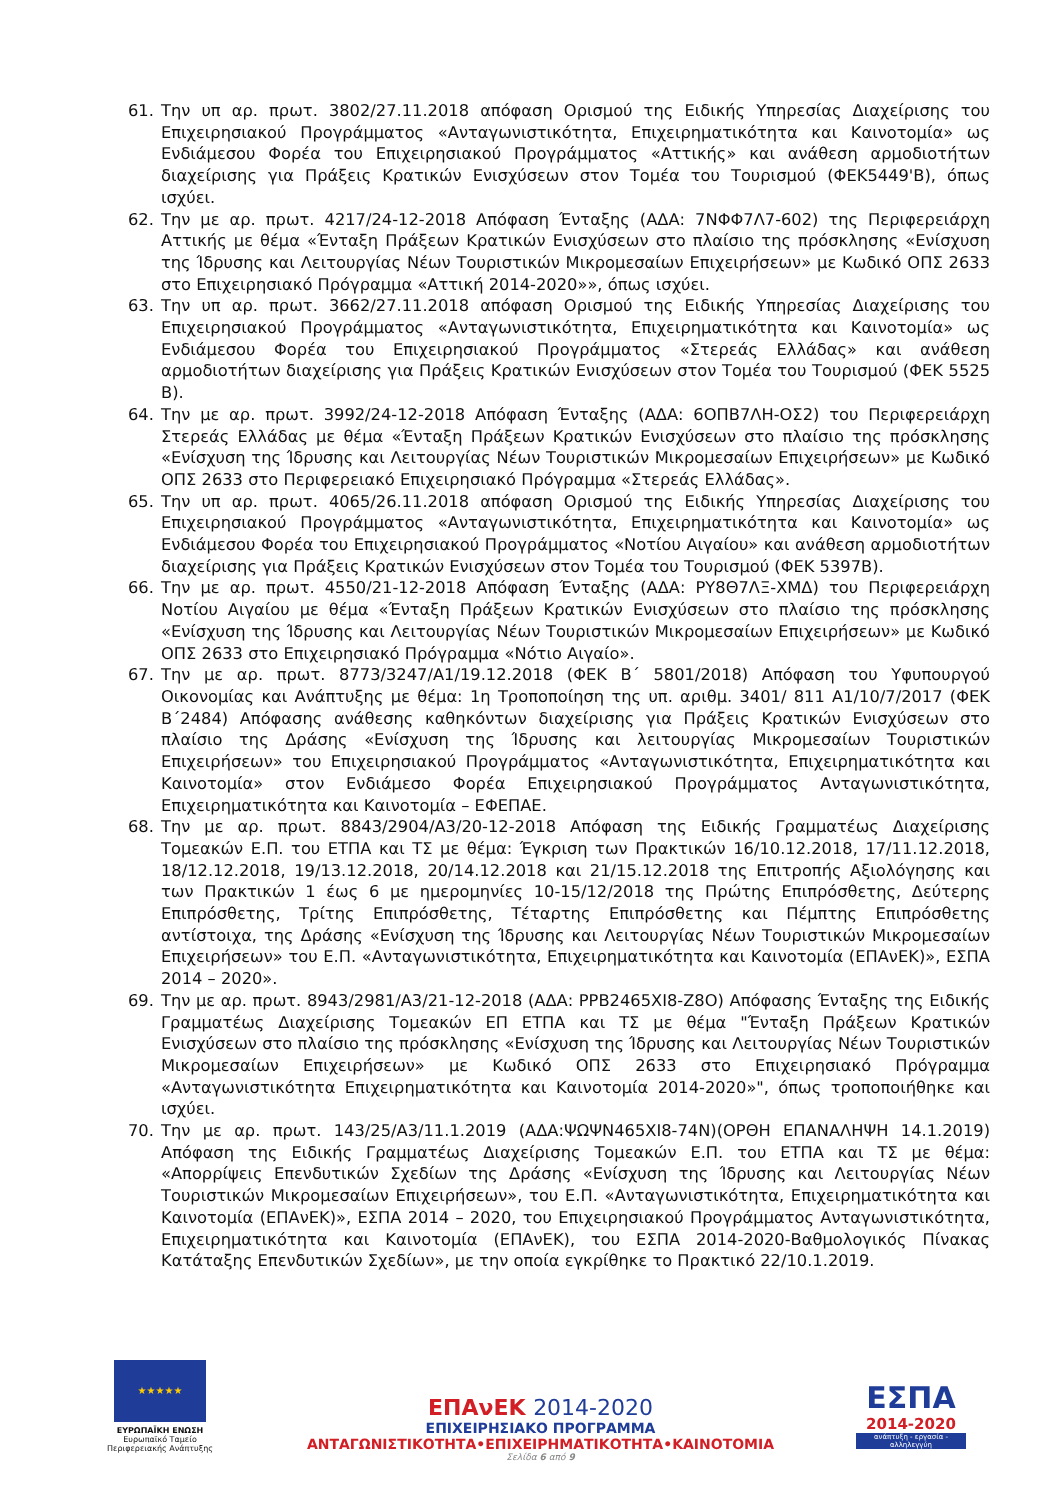61. Την υπ αρ. πρωτ. 3802/27.11.2018 απόφαση Ορισμού της Ειδικής Υπηρεσίας Διαχείρισης του Επιχειρησιακού Προγράμματος «Ανταγωνιστικότητα, Επιχειρηματικότητα και Καινοτομία» ως Ενδιάμεσου Φορέα του Επιχειρησιακού Προγράμματος «Αττικής» και ανάθεση αρμοδιοτήτων διαχείρισης για Πράξεις Κρατικών Ενισχύσεων στον Τομέα του Τουρισμού (ΦΕΚ5449'Β), όπως ισχύει.
62. Την με αρ. πρωτ. 4217/24-12-2018 Απόφαση Ένταξης (ΑΔΑ: 7ΝΦΦ7Λ7-602) της Περιφερειάρχη Αττικής με θέμα «Ένταξη Πράξεων Κρατικών Ενισχύσεων στο πλαίσιο της πρόσκλησης «Ενίσχυση της Ίδρυσης και Λειτουργίας Νέων Τουριστικών Μικρομεσαίων Επιχειρήσεων» με Κωδικό ΟΠΣ 2633 στο Επιχειρησιακό Πρόγραμμα «Αττική 2014-2020»», όπως ισχύει.
63. Την υπ αρ. πρωτ. 3662/27.11.2018 απόφαση Ορισμού της Ειδικής Υπηρεσίας Διαχείρισης του Επιχειρησιακού Προγράμματος «Ανταγωνιστικότητα, Επιχειρηματικότητα και Καινοτομία» ως Ενδιάμεσου Φορέα του Επιχειρησιακού Προγράμματος «Στερεάς Ελλάδας» και ανάθεση αρμοδιοτήτων διαχείρισης για Πράξεις Κρατικών Ενισχύσεων στον Τομέα του Τουρισμού (ΦΕΚ 5525 Β).
64. Την με αρ. πρωτ. 3992/24-12-2018 Απόφαση Ένταξης (ΑΔΑ: 6ΟΠΒ7ΛΗ-ΟΣ2) του Περιφερειάρχη Στερεάς Ελλάδας με θέμα «Ένταξη Πράξεων Κρατικών Ενισχύσεων στο πλαίσιο της πρόσκλησης «Ενίσχυση της Ίδρυσης και Λειτουργίας Νέων Τουριστικών Μικρομεσαίων Επιχειρήσεων» με Κωδικό ΟΠΣ 2633 στο Περιφερειακό Επιχειρησιακό Πρόγραμμα «Στερεάς Ελλάδας».
65. Την υπ αρ. πρωτ. 4065/26.11.2018 απόφαση Ορισμού της Ειδικής Υπηρεσίας Διαχείρισης του Επιχειρησιακού Προγράμματος «Ανταγωνιστικότητα, Επιχειρηματικότητα και Καινοτομία» ως Ενδιάμεσου Φορέα του Επιχειρησιακού Προγράμματος «Νοτίου Αιγαίου» και ανάθεση αρμοδιοτήτων διαχείρισης για Πράξεις Κρατικών Ενισχύσεων στον Τομέα του Τουρισμού (ΦΕΚ 5397Β).
66. Την με αρ. πρωτ. 4550/21-12-2018 Απόφαση Ένταξης (ΑΔΑ: ΡΥ8Θ7ΛΞ-ΧΜΔ) του Περιφερειάρχη Νοτίου Αιγαίου με θέμα «Ένταξη Πράξεων Κρατικών Ενισχύσεων στο πλαίσιο της πρόσκλησης «Ενίσχυση της Ίδρυσης και Λειτουργίας Νέων Τουριστικών Μικρομεσαίων Επιχειρήσεων» με Κωδικό ΟΠΣ 2633 στο Επιχειρησιακό Πρόγραμμα «Νότιο Αιγαίο».
67. Την με αρ. πρωτ. 8773/3247/Α1/19.12.2018 (ΦΕΚ Β΄ 5801/2018) Απόφαση του Υφυπουργού Οικονομίας και Ανάπτυξης με θέμα: 1η Τροποποίηση της υπ. αριθμ. 3401/ 811 Α1/10/7/2017 (ΦΕΚ Β΄2484) Απόφασης ανάθεσης καθηκόντων διαχείρισης για Πράξεις Κρατικών Ενισχύσεων στο πλαίσιο της Δράσης «Ενίσχυση της Ίδρυσης και λειτουργίας Μικρομεσαίων Τουριστικών Επιχειρήσεων» του Επιχειρησιακού Προγράμματος «Ανταγωνιστικότητα, Επιχειρηματικότητα και Καινοτομία» στον Ενδιάμεσο Φορέα Επιχειρησιακού Προγράμματος Ανταγωνιστικότητα, Επιχειρηματικότητα και Καινοτομία – ΕΦΕΠΑΕ.
68. Την με αρ. πρωτ. 8843/2904/Α3/20-12-2018 Απόφαση της Ειδικής Γραμματέως Διαχείρισης Τομεακών Ε.Π. του ΕΤΠΑ και ΤΣ με θέμα: Έγκριση των Πρακτικών 16/10.12.2018, 17/11.12.2018, 18/12.12.2018, 19/13.12.2018, 20/14.12.2018 και 21/15.12.2018 της Επιτροπής Αξιολόγησης και των Πρακτικών 1 έως 6 με ημερομηνίες 10-15/12/2018 της Πρώτης Επιπρόσθετης, Δεύτερης Επιπρόσθετης, Τρίτης Επιπρόσθετης, Τέταρτης Επιπρόσθετης και Πέμπτης Επιπρόσθετης αντίστοιχα, της Δράσης «Ενίσχυση της Ίδρυσης και Λειτουργίας Νέων Τουριστικών Μικρομεσαίων Επιχειρήσεων» του Ε.Π. «Ανταγωνιστικότητα, Επιχειρηματικότητα και Καινοτομία (ΕΠΑνΕΚ)», ΕΣΠΑ 2014 – 2020».
69. Την με αρ. πρωτ. 8943/2981/Α3/21-12-2018 (ΑΔΑ: ΡΡΒ2465ΧΙ8-Ζ8Ο) Απόφασης Ένταξης της Ειδικής Γραμματέως Διαχείρισης Τομεακών ΕΠ ΕΤΠΑ και ΤΣ με θέμα "Ένταξη Πράξεων Κρατικών Ενισχύσεων στο πλαίσιο της πρόσκλησης «Ενίσχυση της Ίδρυσης και Λειτουργίας Νέων Τουριστικών Μικρομεσαίων Επιχειρήσεων» με Κωδικό ΟΠΣ 2633 στο Επιχειρησιακό Πρόγραμμα «Ανταγωνιστικότητα Επιχειρηματικότητα και Καινοτομία 2014-2020»", όπως τροποποιήθηκε και ισχύει.
70. Την με αρ. πρωτ. 143/25/Α3/11.1.2019 (ΑΔΑ:ΨΩΨΝ465ΧΙ8-74Ν)(ΟΡΘΗ ΕΠΑΝΑΛΗΨΗ 14.1.2019) Απόφαση της Ειδικής Γραμματέως Διαχείρισης Τομεακών Ε.Π. του ΕΤΠΑ και ΤΣ με θέμα: «Απορρίψεις Επενδυτικών Σχεδίων της Δράσης «Ενίσχυση της Ίδρυσης και Λειτουργίας Νέων Τουριστικών Μικρομεσαίων Επιχειρήσεων», του Ε.Π. «Ανταγωνιστικότητα, Επιχειρηματικότητα και Καινοτομία (ΕΠΑνΕΚ)», ΕΣΠΑ 2014 – 2020, του Επιχειρησιακού Προγράμματος Ανταγωνιστικότητα, Επιχειρηματικότητα και Καινοτομία (ΕΠΑνΕΚ), του ΕΣΠΑ 2014-2020-Βαθμολογικός Πίνακας Κατάταξης Επενδυτικών Σχεδίων», με την οποία εγκρίθηκε το Πρακτικό 22/10.1.2019.
★★★★★
ΕΥΡΩΠΑΪΚΗ ΕΝΩΣΗ
Ευρωπαϊκό Ταμείο
Περιφερειακής Ανάπτυξης
ΕΠΑνΕΚ 2014-2020
ΕΠΙΧΕΙΡΗΣΙΑΚΟ ΠΡΟΓΡΑΜΜΑ
ΑΝΤΑΓΩΝΙΣΤΙΚΟΤΗΤΑ•ΕΠΙΧΕΙΡΗΜΑΤΙΚΟΤΗΤΑ•ΚΑΙΝΟΤΟΜΙΑ
Σελίδα 6 από 9
ΕΣΠΑ
2014-2020
ανάπτυξη - εργασία - αλληλεγγύη